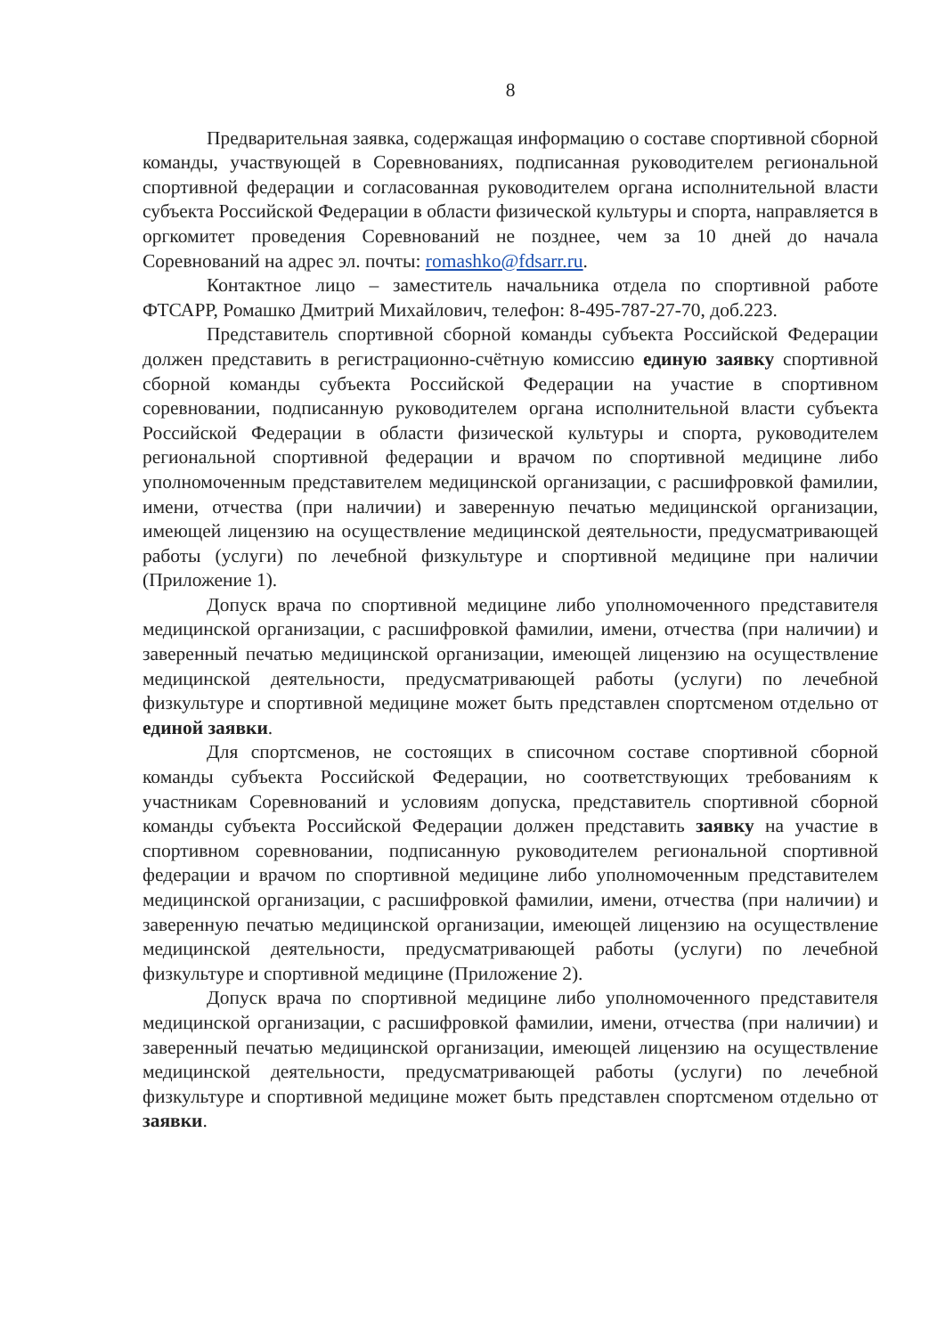8
Предварительная заявка, содержащая информацию о составе спортивной сборной команды, участвующей в Соревнованиях, подписанная руководителем региональной спортивной федерации и согласованная руководителем органа исполнительной власти субъекта Российской Федерации в области физической культуры и спорта, направляется в оргкомитет проведения Соревнований не позднее, чем за 10 дней до начала Соревнований на адрес эл. почты: romashko@fdsarr.ru.
Контактное лицо – заместитель начальника отдела по спортивной работе ФТСАРР, Ромашко Дмитрий Михайлович, телефон: 8-495-787-27-70, доб.223.
Представитель спортивной сборной команды субъекта Российской Федерации должен представить в регистрационно-счётную комиссию единую заявку спортивной сборной команды субъекта Российской Федерации на участие в спортивном соревновании, подписанную руководителем органа исполнительной власти субъекта Российской Федерации в области физической культуры и спорта, руководителем региональной спортивной федерации и врачом по спортивной медицине либо уполномоченным представителем медицинской организации, с расшифровкой фамилии, имени, отчества (при наличии) и заверенную печатью медицинской организации, имеющей лицензию на осуществление медицинской деятельности, предусматривающей работы (услуги) по лечебной физкультуре и спортивной медицине при наличии (Приложение 1).
Допуск врача по спортивной медицине либо уполномоченного представителя медицинской организации, с расшифровкой фамилии, имени, отчества (при наличии) и заверенный печатью медицинской организации, имеющей лицензию на осуществление медицинской деятельности, предусматривающей работы (услуги) по лечебной физкультуре и спортивной медицине может быть представлен спортсменом отдельно от единой заявки.
Для спортсменов, не состоящих в списочном составе спортивной сборной команды субъекта Российской Федерации, но соответствующих требованиям к участникам Соревнований и условиям допуска, представитель спортивной сборной команды субъекта Российской Федерации должен представить заявку на участие в спортивном соревновании, подписанную руководителем региональной спортивной федерации и врачом по спортивной медицине либо уполномоченным представителем медицинской организации, с расшифровкой фамилии, имени, отчества (при наличии) и заверенную печатью медицинской организации, имеющей лицензию на осуществление медицинской деятельности, предусматривающей работы (услуги) по лечебной физкультуре и спортивной медицине (Приложение 2).
Допуск врача по спортивной медицине либо уполномоченного представителя медицинской организации, с расшифровкой фамилии, имени, отчества (при наличии) и заверенный печатью медицинской организации, имеющей лицензию на осуществление медицинской деятельности, предусматривающей работы (услуги) по лечебной физкультуре и спортивной медицине может быть представлен спортсменом отдельно от заявки.